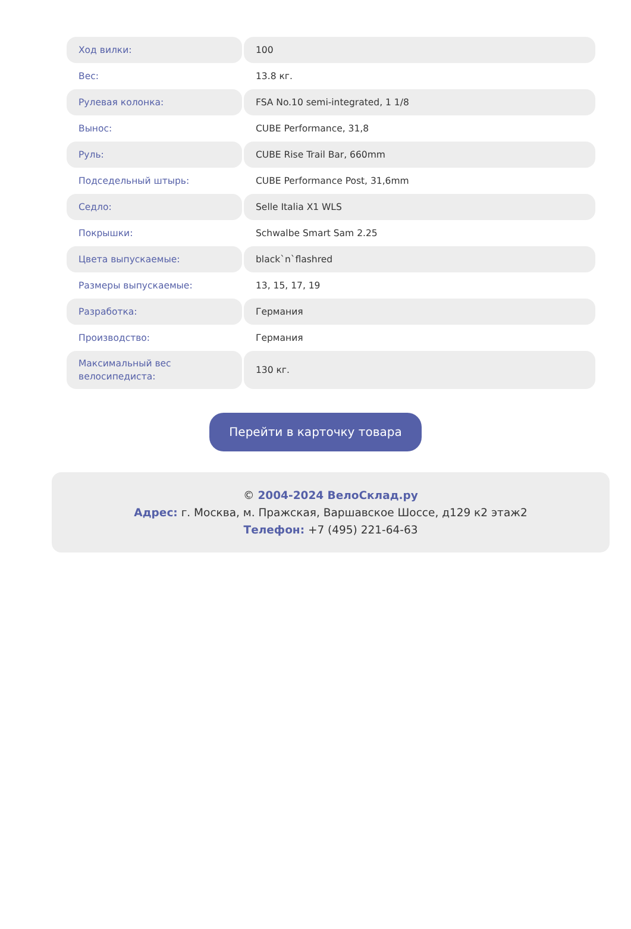| Ход вилки: | 100 |
| Вес: | 13.8 кг. |
| Рулевая колонка: | FSA No.10 semi-integrated, 1 1/8 |
| Вынос: | CUBE Performance, 31,8 |
| Руль: | CUBE Rise Trail Bar, 660mm |
| Подседельный штырь: | CUBE Performance Post, 31,6mm |
| Седло: | Selle Italia X1 WLS |
| Покрышки: | Schwalbe Smart Sam 2.25 |
| Цвета выпускаемые: | black`n`flashred |
| Размеры выпускаемые: | 13, 15, 17, 19 |
| Разработка: | Германия |
| Производство: | Германия |
| Максимальный вес велосипедиста: | 130 кг. |
Перейти в карточку товара
© 2004-2024 ВелоСклад.ру
Адрес: г. Москва, м. Пражская, Варшавское Шоссе, д129 к2 этаж2
Телефон: +7 (495) 221-64-63